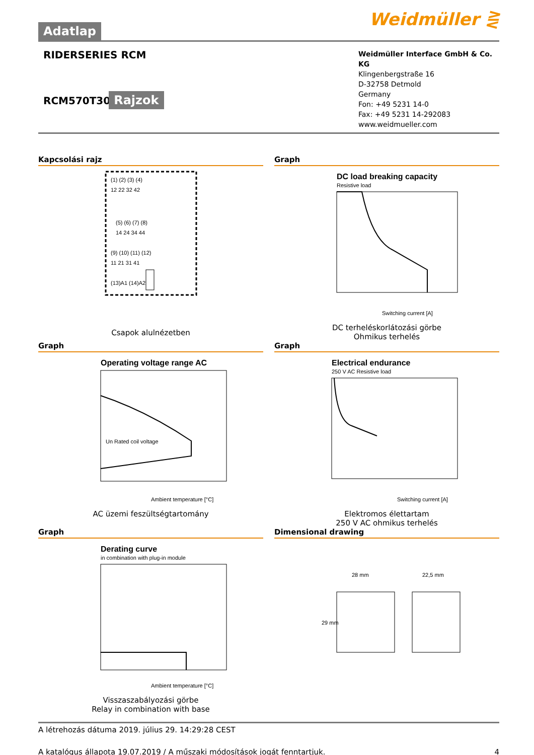Weidmüller ⋛
Adatlap
RIDERSERIES RCM
RCM570T30
Rajzok
Weidmüller Interface GmbH & Co. KG
Klingenbergstraße 16
D-32758 Detmold
Germany
Fon: +49 5231 14-0
Fax: +49 5231 14-292083
www.weidmueller.com
Kapcsolási rajz
(1) (2) (3) (4)
12 22 32 42
(5) (6) (7) (8)
14 24 34 44
(9) (10) (11) (12)
11 21 31 41
(13)A1 (14)A2
Csapok alulnézetben
Graph
DC load breaking capacity
Resistive load
Switching current [A]
DC terheléskorlátozási görbe
Ohmikus terhelés
Graph
Operating voltage range AC
Un Rated coil voltage
Ambient temperature [°C]
AC üzemi feszültségtartomány
Graph
Electrical endurance
250 V AC Resistive load
Switching current [A]
Elektromos élettartam
250 V AC ohmikus terhelés
Graph
Derating curve
in combination with plug-in module
Ambient temperature [°C]
Visszaszabályozási görbe
Relay in combination with base
Dimensional drawing
28 mm
22,5 mm
29 mm
A létrehozás dátuma 2019. július 29. 14:29:28 CEST
A katalógus állapota 19.07.2019 / A műszaki módosítások jogát fenntartjuk. 4